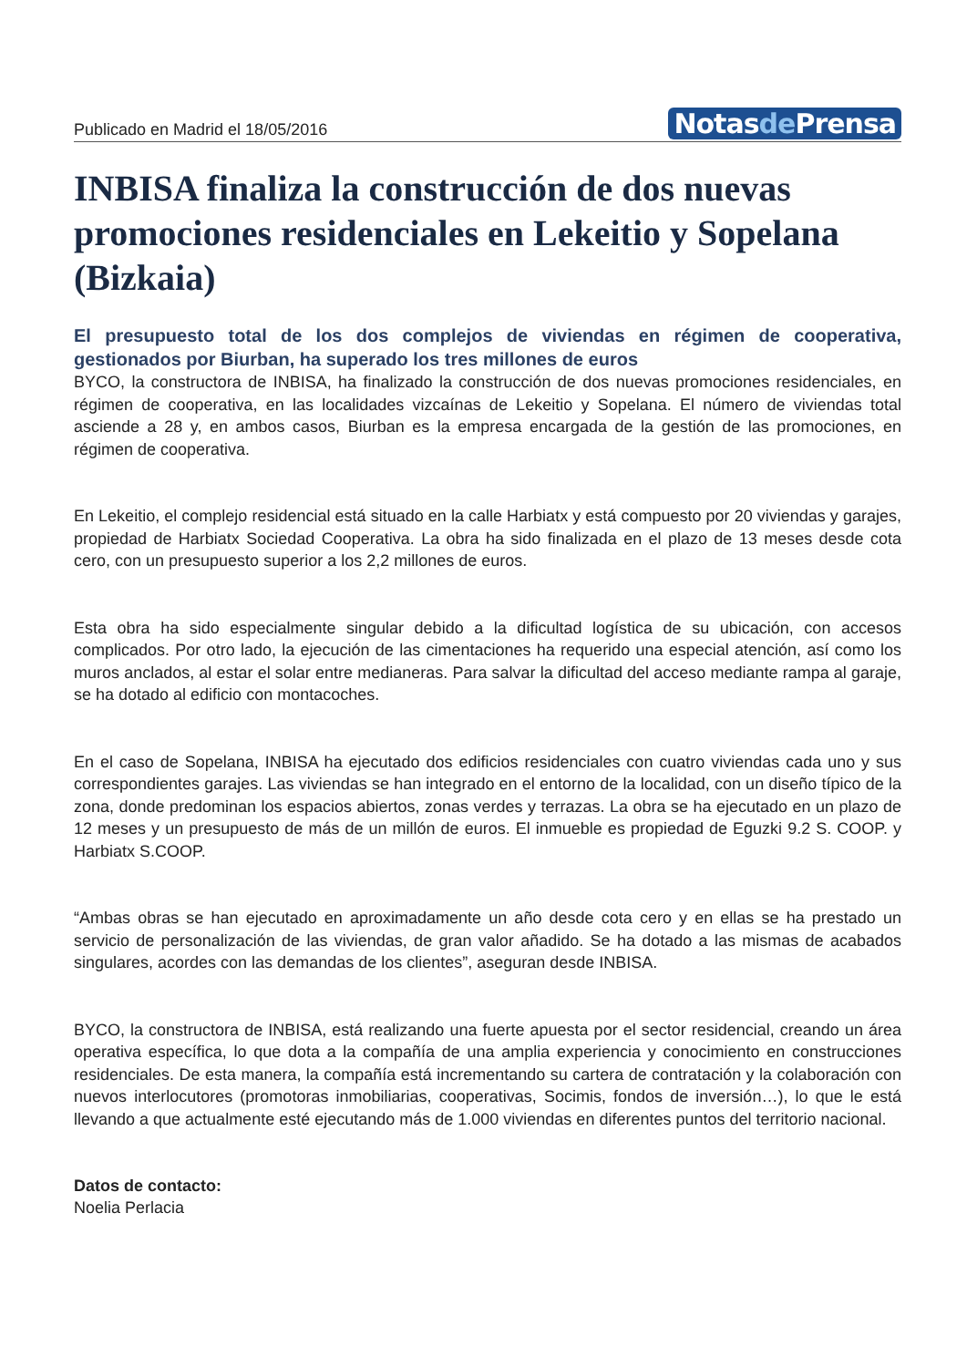Publicado en Madrid el 18/05/2016
Notasde Prensa
INBISA finaliza la construcción de dos nuevas promociones residenciales en Lekeitio y Sopelana (Bizkaia)
El presupuesto total de los dos complejos de viviendas en régimen de cooperativa, gestionados por Biurban, ha superado los tres millones de euros
BYCO, la constructora de INBISA, ha finalizado la construcción de dos nuevas promociones residenciales, en régimen de cooperativa, en las localidades vizcaínas de Lekeitio y Sopelana. El número de viviendas total asciende a 28 y, en ambos casos, Biurban es la empresa encargada de la gestión de las promociones, en régimen de cooperativa.
En Lekeitio, el complejo residencial está situado en la calle Harbiatx y está compuesto por 20 viviendas y garajes, propiedad de Harbiatx Sociedad Cooperativa. La obra ha sido finalizada en el plazo de 13 meses desde cota cero, con un presupuesto superior a los 2,2 millones de euros.
Esta obra ha sido especialmente singular debido a la dificultad logística de su ubicación, con accesos complicados. Por otro lado, la ejecución de las cimentaciones ha requerido una especial atención, así como los muros anclados, al estar el solar entre medianeras. Para salvar la dificultad del acceso mediante rampa al garaje, se ha dotado al edificio con montacoches.
En el caso de Sopelana, INBISA ha ejecutado dos edificios residenciales con cuatro viviendas cada uno y sus correspondientes garajes. Las viviendas se han integrado en el entorno de la localidad, con un diseño típico de la zona, donde predominan los espacios abiertos, zonas verdes y terrazas. La obra se ha ejecutado en un plazo de 12 meses y un presupuesto de más de un millón de euros. El inmueble es propiedad de Eguzki 9.2 S. COOP. y Harbiatx S.COOP.
“Ambas obras se han ejecutado en aproximadamente un año desde cota cero y en ellas se ha prestado un servicio de personalización de las viviendas, de gran valor añadido. Se ha dotado a las mismas de acabados singulares, acordes con las demandas de los clientes”, aseguran desde INBISA.
BYCO, la constructora de INBISA, está realizando una fuerte apuesta por el sector residencial, creando un área operativa específica, lo que dota a la compañía de una amplia experiencia y conocimiento en construcciones residenciales. De esta manera, la compañía está incrementando su cartera de contratación y la colaboración con nuevos interlocutores (promotoras inmobiliarias, cooperativas, Socimis, fondos de inversión…), lo que le está llevando a que actualmente esté ejecutando más de 1.000 viviendas en diferentes puntos del territorio nacional.
Datos de contacto:
Noelia Perlacia